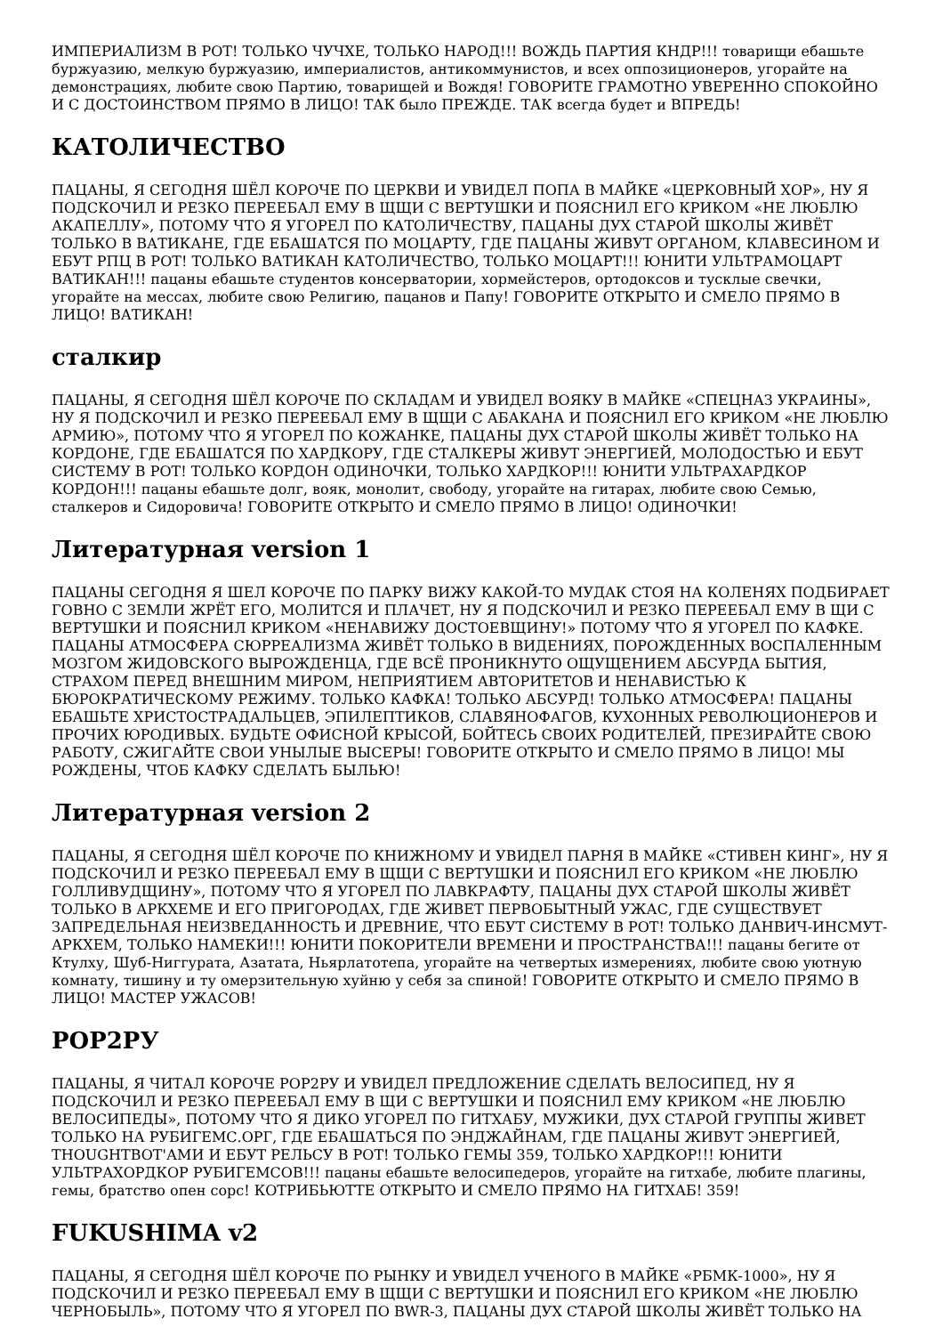ИМПЕРИАЛИЗМ В РОТ! ТОЛЬКО ЧУЧХЕ, ТОЛЬКО НАРОД!!! ВОЖДЬ ПАРТИЯ КНДР!!! товарищи ебашьте буржуазию, мелкую буржуазию, империалистов, антикоммунистов, и всех оппозиционеров, угорайте на демонстрациях, любите свою Партию, товарищей и Вождя! ГОВОРИТЕ ГРАМОТНО УВЕРЕННО СПОКОЙНО И С ДОСТОИНСТВОМ ПРЯМО В ЛИЦО! ТАК было ПРЕЖДЕ. ТАК всегда будет и ВПРЕДЬ!
КАТОЛИЧЕСТВО
ПАЦАНЫ, Я СЕГОДНЯ ШЁЛ КОРОЧЕ ПО ЦЕРКВИ И УВИДЕЛ ПОПА В МАЙКЕ «ЦЕРКОВНЫЙ ХОР», НУ Я ПОДСКОЧИЛ И РЕЗКО ПЕРЕЕБАЛ ЕМУ В ЩЩИ С ВЕРТУШКИ И ПОЯСНИЛ ЕГО КРИКОМ «НЕ ЛЮБЛЮ АКАПЕЛЛУ», ПОТОМУ ЧТО Я УГОРЕЛ ПО КАТОЛИЧЕСТВУ, ПАЦАНЫ ДУХ СТАРОЙ ШКОЛЫ ЖИВЁТ ТОЛЬКО В ВАТИКАНЕ, ГДЕ ЕБАШАТСЯ ПО МОЦАРТУ, ГДЕ ПАЦАНЫ ЖИВУТ ОРГАНОМ, КЛАВЕСИНОМ И ЕБУТ РПЦ В РОТ! ТОЛЬКО ВАТИКАН КАТОЛИЧЕСТВО, ТОЛЬКО МОЦАРТ!!! ЮНИТИ УЛЬТРАМОЦАРТ ВАТИКАН!!! пацаны ебашьте студентов консерватории, хормейстеров, ортодоксов и тусклые свечки, угорайте на мессах, любите свою Религию, пацанов и Папу! ГОВОРИТЕ ОТКРЫТО И СМЕЛО ПРЯМО В ЛИЦО! ВАТИКАН!
сталкир
ПАЦАНЫ, Я СЕГОДНЯ ШЁЛ КОРОЧЕ ПО СКЛАДАМ И УВИДЕЛ ВОЯКУ В МАЙКЕ «СПЕЦНАЗ УКРАИНЫ», НУ Я ПОДСКОЧИЛ И РЕЗКО ПЕРЕЕБАЛ ЕМУ В ЩЩИ С АБАКАНА И ПОЯСНИЛ ЕГО КРИКОМ «НЕ ЛЮБЛЮ АРМИЮ», ПОТОМУ ЧТО Я УГОРЕЛ ПО КОЖАНКЕ, ПАЦАНЫ ДУХ СТАРОЙ ШКОЛЫ ЖИВЁТ ТОЛЬКО НА КОРДОНЕ, ГДЕ ЕБАШАТСЯ ПО ХАРДКОРУ, ГДЕ СТАЛКЕРЫ ЖИВУТ ЭНЕРГИЕЙ, МОЛОДОСТЬЮ И ЕБУТ СИСТЕМУ В РОТ! ТОЛЬКО КОРДОН ОДИНОЧКИ, ТОЛЬКО ХАРДКОР!!! ЮНИТИ УЛЬТРАХАРДКОР КОРДОН!!! пацаны ебашьте долг, вояк, монолит, свободу, угорайте на гитарах, любите свою Семью, сталкеров и Сидоровича! ГОВОРИТЕ ОТКРЫТО И СМЕЛО ПРЯМО В ЛИЦО! ОДИНОЧКИ!
Литературная version 1
ПАЦАНЫ СЕГОДНЯ Я ШЕЛ КОРОЧЕ ПО ПАРКУ ВИЖУ КАКОЙ-ТО МУДАК СТОЯ НА КОЛЕНЯХ ПОДБИРАЕТ ГОВНО С ЗЕМЛИ ЖРЁТ ЕГО, МОЛИТСЯ И ПЛАЧЕТ, НУ Я ПОДСКОЧИЛ И РЕЗКО ПЕРЕЕБАЛ ЕМУ В ЩИ С ВЕРТУШКИ И ПОЯСНИЛ КРИКОМ «НЕНАВИЖУ ДОСТОЕВЩИНУ!» ПОТОМУ ЧТО Я УГОРЕЛ ПО КАФКЕ. ПАЦАНЫ АТМОСФЕРА СЮРРЕАЛИЗМА ЖИВЁТ ТОЛЬКО В ВИДЕНИЯХ, ПОРОЖДЕННЫХ ВОСПАЛЕННЫМ МОЗГОМ ЖИДОВСКОГО ВЫРОЖДЕНЦА, ГДЕ ВСЁ ПРОНИКНУТО ОЩУЩЕНИЕМ АБСУРДА БЫТИЯ, СТРАХОМ ПЕРЕД ВНЕШНИМ МИРОМ, НЕПРИЯТИЕМ АВТОРИТЕТОВ И НЕНАВИСТЬЮ К БЮРОКРАТИЧЕСКОМУ РЕЖИМУ. ТОЛЬКО КАФКА! ТОЛЬКО АБСУРД! ТОЛЬКО АТМОСФЕРА! ПАЦАНЫ ЕБАШЬТЕ ХРИСТОСТРАДАЛЬЦЕВ, ЭПИЛЕПТИКОВ, СЛАВЯНОФАГОВ, КУХОННЫХ РЕВОЛЮЦИОНЕРОВ И ПРОЧИХ ЮРОДИВЫХ. БУДЬТЕ ОФИСНОЙ КРЫСОЙ, БОЙТЕСЬ СВОИХ РОДИТЕЛЕЙ, ПРЕЗИРАЙТЕ СВОЮ РАБОТУ, СЖИГАЙТЕ СВОИ УНЫЛЫЕ ВЫСЕРЫ! ГОВОРИТЕ ОТКРЫТО И СМЕЛО ПРЯМО В ЛИЦО! МЫ РОЖДЕНЫ, ЧТОБ КАФКУ СДЕЛАТЬ БЫЛЬЮ!
Литературная version 2
ПАЦАНЫ, Я СЕГОДНЯ ШЁЛ КОРОЧЕ ПО КНИЖНОМУ И УВИДЕЛ ПАРНЯ В МАЙКЕ «СТИВЕН КИНГ», НУ Я ПОДСКОЧИЛ И РЕЗКО ПЕРЕЕБАЛ ЕМУ В ЩЩИ С ВЕРТУШКИ И ПОЯСНИЛ ЕГО КРИКОМ «НЕ ЛЮБЛЮ ГОЛЛИВУДЩИНУ», ПОТОМУ ЧТО Я УГОРЕЛ ПО ЛАВКРАФТУ, ПАЦАНЫ ДУХ СТАРОЙ ШКОЛЫ ЖИВЁТ ТОЛЬКО В АРКХЕМЕ И ЕГО ПРИГОРОДАХ, ГДЕ ЖИВЕТ ПЕРВОБЫТНЫЙ УЖАС, ГДЕ СУЩЕСТВУЕТ ЗАПРЕДЕЛЬНАЯ НЕИЗВЕДАННОСТЬ И ДРЕВНИЕ, ЧТО ЕБУТ СИСТЕМУ В РОТ! ТОЛЬКО ДАНВИЧ-ИНСМУТ-АРКХЕМ, ТОЛЬКО НАМЕКИ!!! ЮНИТИ ПОКОРИТЕЛИ ВРЕМЕНИ И ПРОСТРАНСТВА!!! пацаны бегите от Ктулху, Шуб-Ниггурата, Азатата, Ньярлатотепа, угорайте на четвертых измерениях, любите свою уютную комнату, тишину и ту омерзительную хуйню у себя за спиной! ГОВОРИТЕ ОТКРЫТО И СМЕЛО ПРЯМО В ЛИЦО! МАСТЕР УЖАСОВ!
РОР2РУ
ПАЦАНЫ, Я ЧИТАЛ КОРОЧЕ РОР2РУ И УВИДЕЛ ПРЕДЛОЖЕНИЕ СДЕЛАТЬ ВЕЛОСИПЕД, НУ Я ПОДСКОЧИЛ И РЕЗКО ПЕРЕЕБАЛ ЕМУ В ЩИ С ВЕРТУШКИ И ПОЯСНИЛ ЕМУ КРИКОМ «НЕ ЛЮБЛЮ ВЕЛОСИПЕДЫ», ПОТОМУ ЧТО Я ДИКО УГОРЕЛ ПО ГИТХАБУ, МУЖИКИ, ДУХ СТАРОЙ ГРУППЫ ЖИВЕТ ТОЛЬКО НА РУБИГЕМС.ОРГ, ГДЕ ЕБАШАТЬСЯ ПО ЭНДЖАЙНАМ, ГДЕ ПАЦАНЫ ЖИВУТ ЭНЕРГИЕЙ, THOUGHTBOT'АМИ И ЕБУТ РЕЛЬСУ В РОТ! ТОЛЬКО ГЕМЫ 359, ТОЛЬКО ХАРДКОР!!! ЮНИТИ УЛЬТРАХОРДКОР РУБИГЕМСОВ!!! пацаны ебашьте велосипедеров, угорайте на гитхабе, любите плагины, гемы, братство опен сорс! КОТРИБЬЮТТЕ ОТКРЫТО И СМЕЛО ПРЯМО НА ГИТХАБ! 359!
FUKUSHIMA v2
ПАЦАНЫ, Я СЕГОДНЯ ШЁЛ КОРОЧЕ ПО РЫНКУ И УВИДЕЛ УЧЕНОГО В МАЙКЕ «РБМК-1000», НУ Я ПОДСКОЧИЛ И РЕЗКО ПЕРЕЕБАЛ ЕМУ В ЩЩИ С ВЕРТУШКИ И ПОЯСНИЛ ЕГО КРИКОМ «НЕ ЛЮБЛЮ ЧЕРНОБЫЛЬ», ПОТОМУ ЧТО Я УГОРЕЛ ПО BWR-3, ПАЦАНЫ ДУХ СТАРОЙ ШКОЛЫ ЖИВЁТ ТОЛЬКО НА